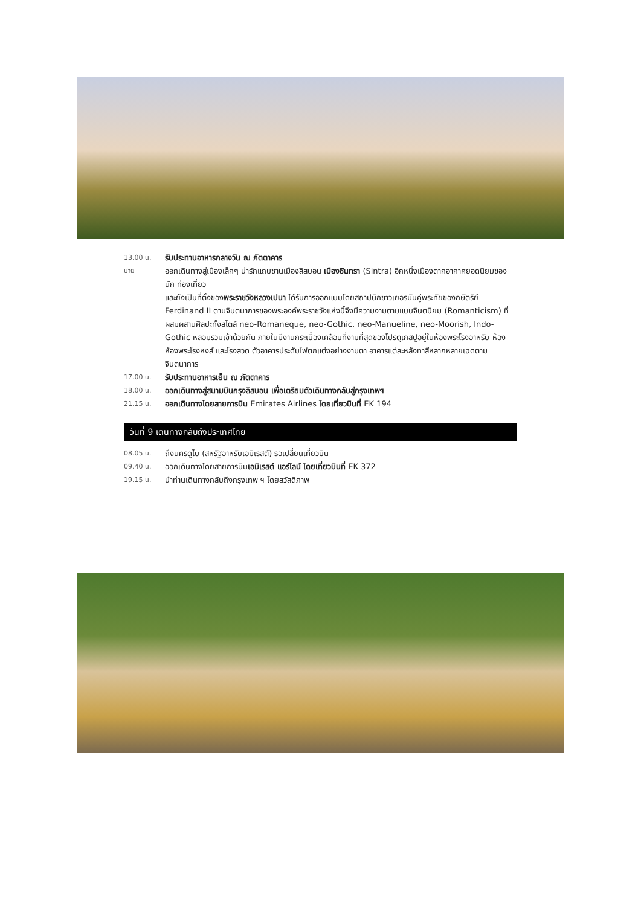13.00 น.
รับประทานอาหารกลางวัน ณ ภัตตาคาร
บ่าย
ออกเดินทางสู่เมืองเล็กๆ น่ารักแถบชานเมืองลิสบอน เมืองซินทรา (Sintra) อีกหนึ่งเมืองตากอากาศยอดนิยมของนัก ท่องเที่ยว
และยังเป็นที่ตั้งของพระราชวังหลวงเปนา ได้รับการออกแบบโดยสถาปนิกชาวเยอรมันคู่พระทัยของกษัตริย์ Ferdinand II ตามจินตนาการของพระองค์พระราชวังแห่งนี้จึงมีความงามตามแบบจินตนิยม (Romanticism) ที่ผสมผสานศิลปะทั้งสไตล์ neo-Romaneque, neo-Gothic, neo-Manueline, neo-Moorish, Indo-Gothic หลอมรวมเข้าด้วยกัน ภายในมีงานกระเบื้องเคลือบที่งามที่สุดของโปรตุเกสปูอยู่ในห้องพระโรงอาหรับ ห้องห้องพระโรงหงส์ และโรงสวด ตัวอาคารประดับไฟตกแต่งอย่างงามตา อาคารแต่ละหลังทาสีหลากหลายเฉดตามจินตนาการ
17.00 น.
รับประทานอาหารเย็น ณ ภัตตาคาร
18.00 น.
ออกเดินทางสู่สนามบินกรุงลิสบอน เพื่อเตรียมตัวเดินทางกลับสู่กรุงเทพฯ
21.15 น.
ออกเดินทางโดยสายการบิน Emirates Airlines โดยเที่ยวบินที่ EK 194
วันที่ 9 เดินทางกลับถึงประเทศไทย
08.05 น.
ถึงนครดูไบ (สหรัฐอาหรับเอมิเรสต์) รอเปลี่ยนเที่ยวบิน
09.40 น.
ออกเดินทางโดยสายการบินเอมิเรสต์ แอร์ไลน์ โดยเที่ยวบินที่ EK 372
19.15 น.
นำท่านเดินทางกลับถึงกรุงเทพ ฯ โดยสวัสดิภาพ